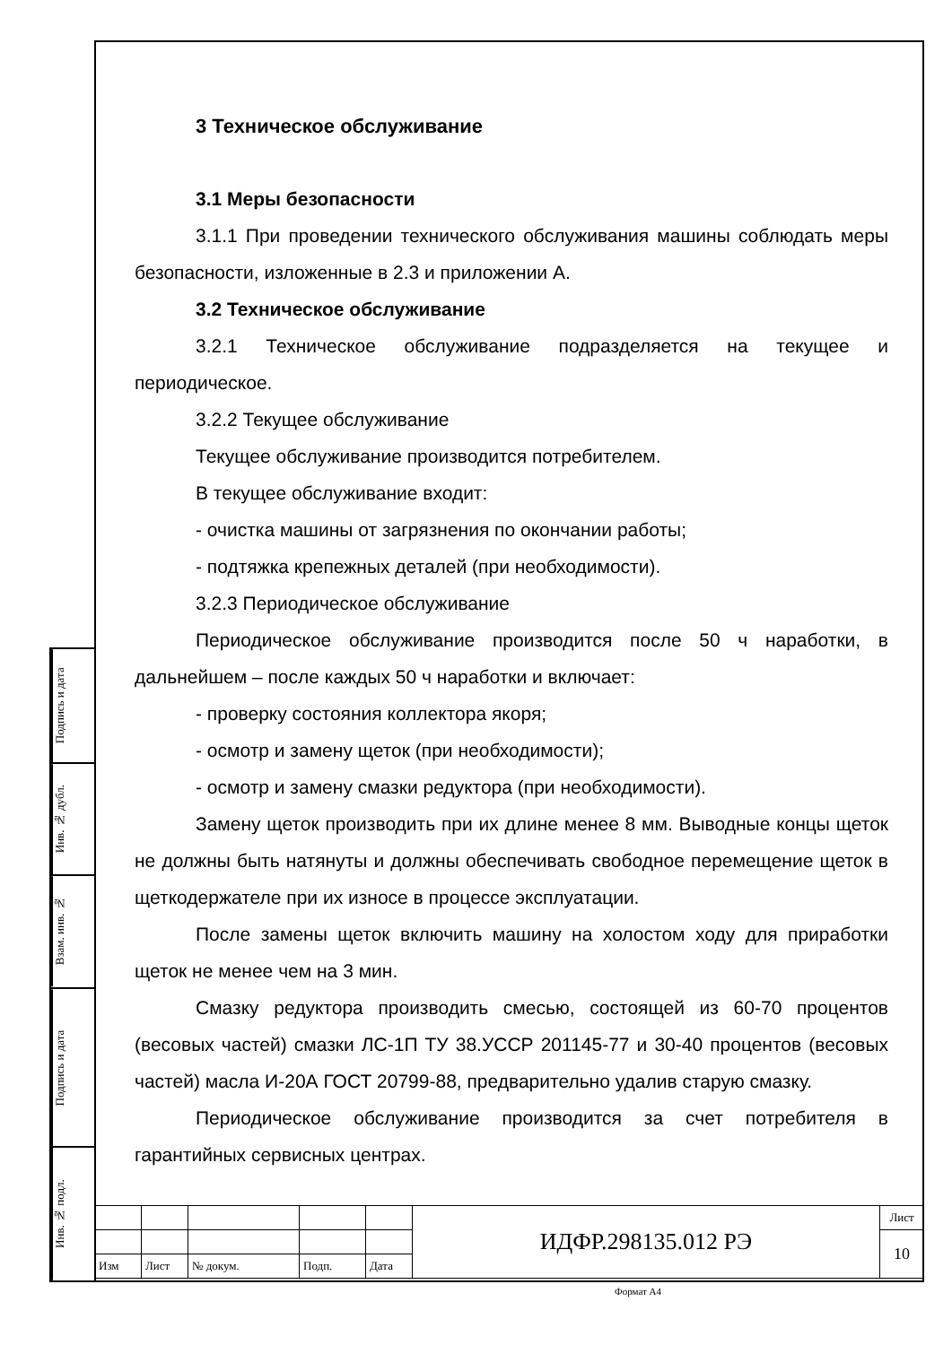Подпись и дата
Инв. № дубл.
Взам. инв. №
Подпись и дата
Инв. № подл.
3 Техническое обслуживание
3.1 Меры безопасности
3.1.1 При проведении технического обслуживания машины соблюдать меры безопасности, изложенные в 2.3 и приложении А.
3.2 Техническое обслуживание
3.2.1 Техническое обслуживание подразделяется на текущее и периодическое.
3.2.2 Текущее обслуживание
Текущее обслуживание производится потребителем.
В текущее обслуживание входит:
- очистка машины от загрязнения по окончании работы;
- подтяжка крепежных деталей (при необходимости).
3.2.3 Периодическое обслуживание
Периодическое обслуживание производится после 50 ч наработки, в дальнейшем – после каждых 50 ч наработки и включает:
- проверку состояния коллектора якоря;
- осмотр и замену щеток (при необходимости);
- осмотр и замену смазки редуктора (при необходимости).
Замену щеток производить при их длине менее 8 мм. Выводные концы щеток не должны быть натянуты и должны обеспечивать свободное перемещение щеток в щеткодержателе при их износе в процессе эксплуатации.
После замены щеток включить машину на холостом ходу для приработки щеток не менее чем на 3 мин.
Смазку редуктора производить смесью, состоящей из 60-70 процентов (весовых частей) смазки ЛС-1П ТУ 38.УССР 201145-77 и 30-40 процентов (весовых частей) масла И-20А ГОСТ 20799-88, предварительно удалив старую смазку.
Периодическое обслуживание производится за счет потребителя в гарантийных сервисных центрах.
| | | | | | ИДФР.298135.012 РЭ | Лист |
| | | | | | | 10 |
| Изм | Лист | № докум. | Подп. | Дата | | |
Формат А4